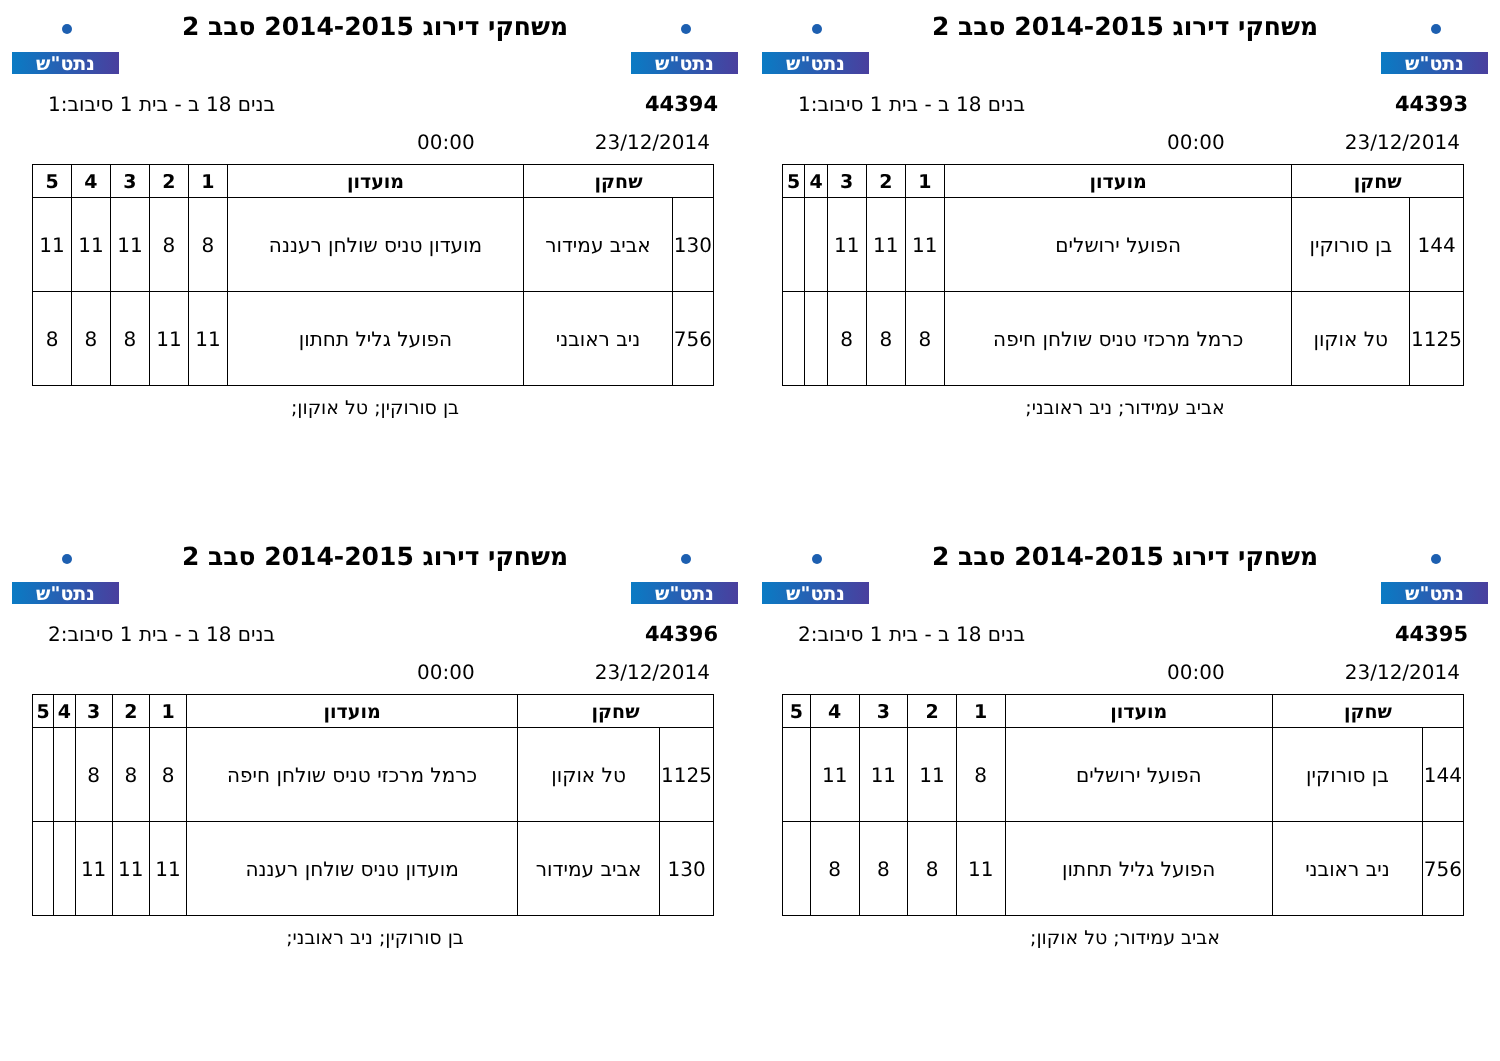נתט"ש
משחקי דירוג 2014-2015 סבב 2
נתט"ש
44393 בנים 18 ב - בית 1 סיבוב:1
23/12/2014 00:00
| שחקן | | מועדון | 1 | 2 | 3 | 4 | 5 |
| --- | --- | --- | --- | --- | --- | --- | --- |
| 144 | בן סורוקין | הפועל ירושלים | 11 | 11 | 11 | | |
| 1125 | טל אוקון | כרמל מרכזי טניס שולחן חיפה | 8 | 8 | 8 | | |
אביב עמידור; ניב ראובני;
נתט"ש
משחקי דירוג 2014-2015 סבב 2
נתט"ש
44394 בנים 18 ב - בית 1 סיבוב:1
23/12/2014 00:00
| שחקן | | מועדון | 1 | 2 | 3 | 4 | 5 |
| --- | --- | --- | --- | --- | --- | --- | --- |
| 130 | אביב עמידור | מועדון טניס שולחן רעננה | 8 | 8 | 11 | 11 | 11 |
| 756 | ניב ראובני | הפועל גליל תחתון | 11 | 11 | 8 | 8 | 8 |
בן סורוקין; טל אוקון;
נתט"ש
משחקי דירוג 2014-2015 סבב 2
נתט"ש
44395 בנים 18 ב - בית 1 סיבוב:2
23/12/2014 00:00
| שחקן | | מועדון | 1 | 2 | 3 | 4 | 5 |
| --- | --- | --- | --- | --- | --- | --- | --- |
| 144 | בן סורוקין | הפועל ירושלים | 8 | 11 | 11 | 11 | |
| 756 | ניב ראובני | הפועל גליל תחתון | 11 | 8 | 8 | 8 | |
אביב עמידור; טל אוקון;
נתט"ש
משחקי דירוג 2014-2015 סבב 2
נתט"ש
44396 בנים 18 ב - בית 1 סיבוב:2
23/12/2014 00:00
| שחקן | | מועדון | 1 | 2 | 3 | 4 | 5 |
| --- | --- | --- | --- | --- | --- | --- | --- |
| 1125 | טל אוקון | כרמל מרכזי טניס שולחן חיפה | 8 | 8 | 8 | | |
| 130 | אביב עמידור | מועדון טניס שולחן רעננה | 11 | 11 | 11 | | |
בן סורוקין; ניב ראובני;